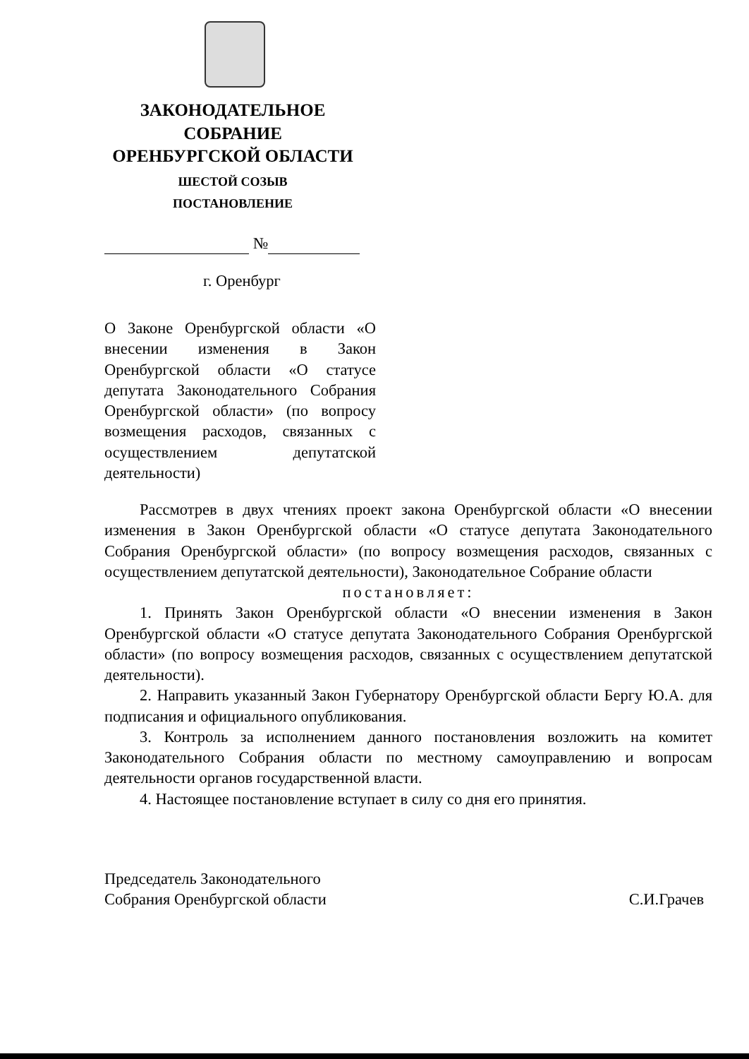ЗАКОНОДАТЕЛЬНОЕ
СОБРАНИЕ
ОРЕНБУРГСКОЙ ОБЛАСТИ
ШЕСТОЙ СОЗЫВ
ПОСТАНОВЛЕНИЕ
№
г. Оренбург
О Законе Оренбургской области «О внесении изменения в Закон Оренбургской области «О статусе депутата Законодательного Собрания Оренбургской области» (по вопросу возмещения расходов, связанных с осуществлением депутатской деятельности)
Рассмотрев в двух чтениях проект закона Оренбургской области «О внесении изменения в Закон Оренбургской области «О статусе депутата Законодательного Собрания Оренбургской области» (по вопросу возмещения расходов, связанных с осуществлением депутатской деятельности), Законодательное Собрание области
постановляет:
1. Принять Закон Оренбургской области «О внесении изменения в Закон Оренбургской области «О статусе депутата Законодательного Собрания Оренбургской области» (по вопросу возмещения расходов, связанных с осуществлением депутатской деятельности).
2. Направить указанный Закон Губернатору Оренбургской области Бергу Ю.А. для подписания и официального опубликования.
3. Контроль за исполнением данного постановления возложить на комитет Законодательного Собрания области по местному самоуправлению и вопросам деятельности органов государственной власти.
4. Настоящее постановление вступает в силу со дня его принятия.
Председатель Законодательного
Собрания Оренбургской области
С.И.Грачев